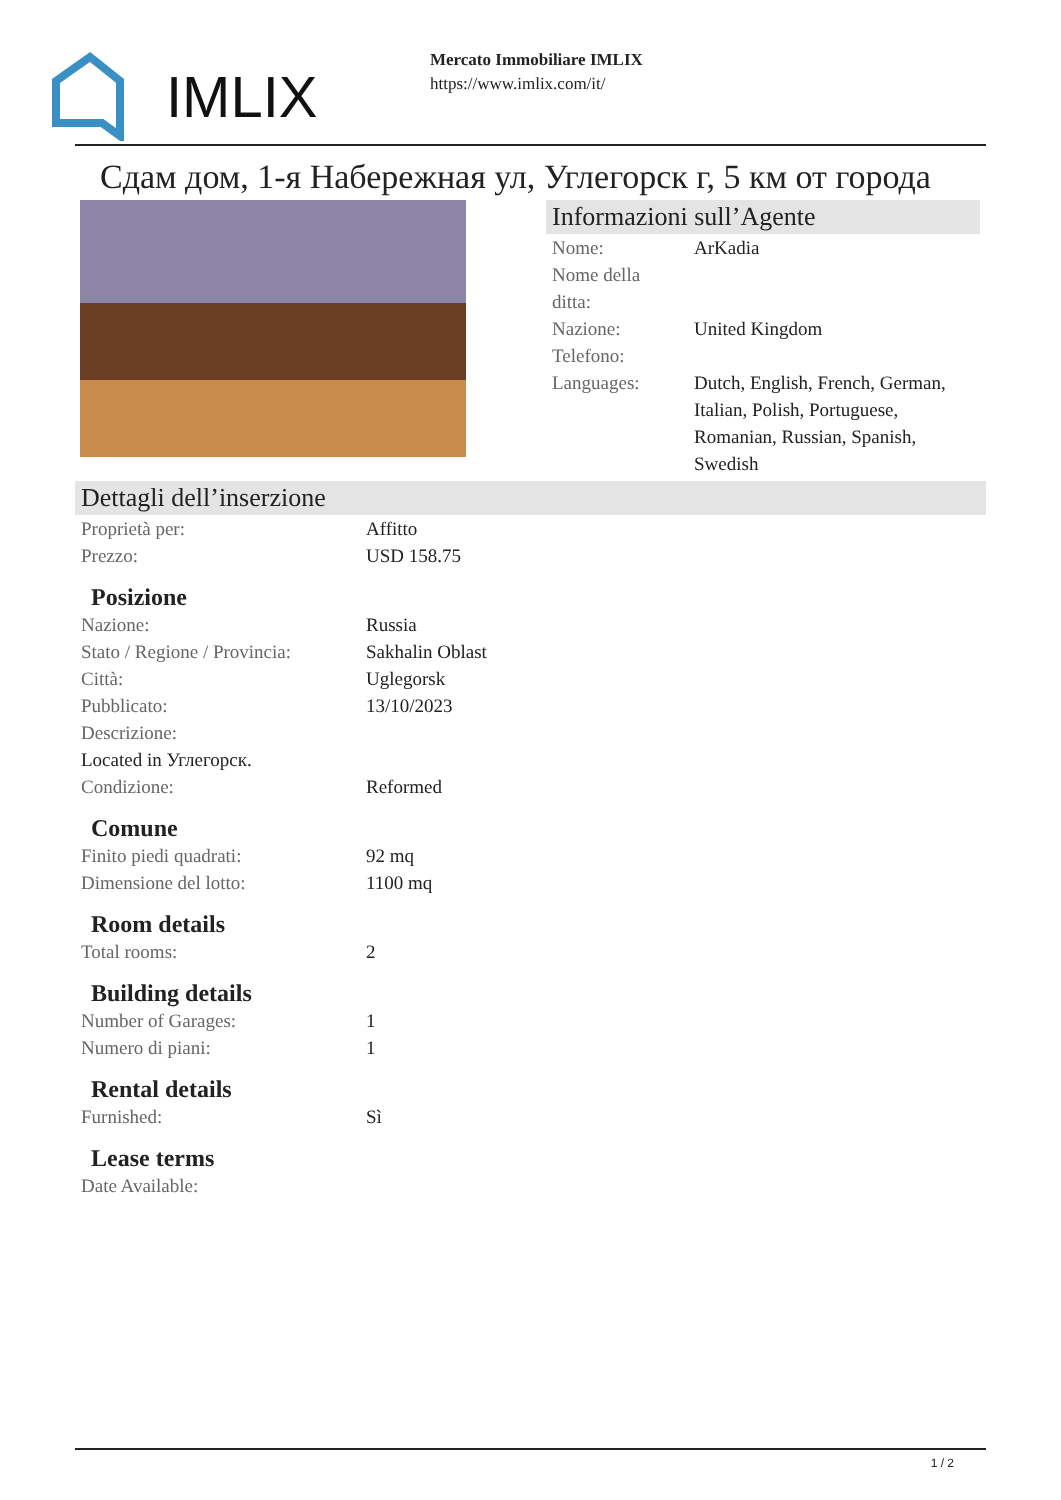IMLIX
Mercato Immobiliare IMLIX
https://www.imlix.com/it/
Сдам дом, 1-я Набережная ул, Углегорск г, 5 км от города
Informazioni sull’Agente
| Nome: | ArKadia |
| Nome della ditta: | |
| Nazione: | United Kingdom |
| Telefono: | |
| Languages: | Dutch, English, French, German, Italian, Polish, Portuguese, Romanian, Russian, Spanish, Swedish |
Dettagli dell’inserzione
| Proprietà per: | Affitto |
| Prezzo: | USD 158.75 |
Posizione
| Nazione: | Russia |
| Stato / Regione / Provincia: | Sakhalin Oblast |
| Città: | Uglegorsk |
| Pubblicato: | 13/10/2023 |
| Descrizione: | |
| Located in Углегорск. | |
| Condizione: | Reformed |
Comune
| Finito piedi quadrati: | 92 mq |
| Dimensione del lotto: | 1100 mq |
Room details
| Total rooms: | 2 |
Building details
| Number of Garages: | 1 |
| Numero di piani: | 1 |
Rental details
| Furnished: | Sì |
Lease terms
| Date Available: | |
1 / 2